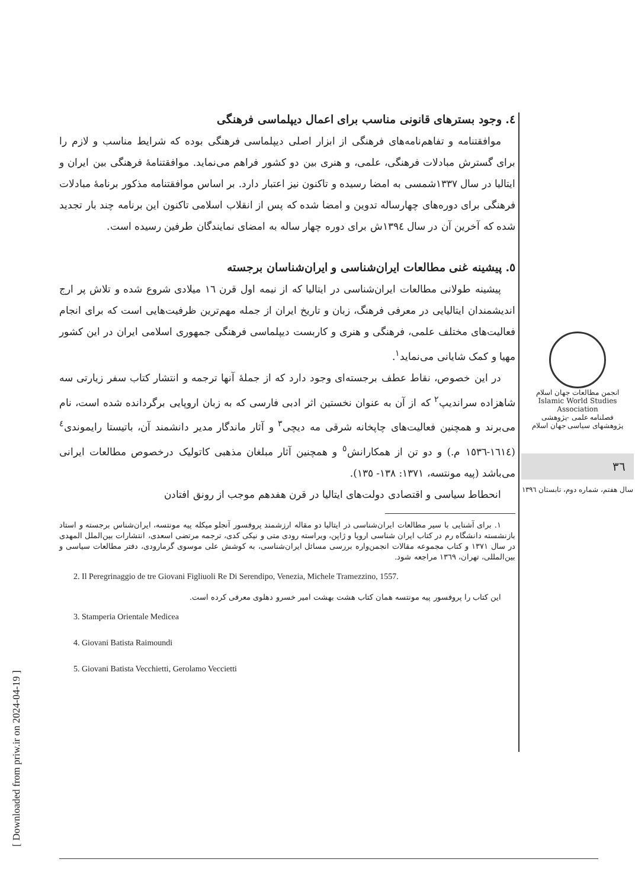[ Downloaded from priw.ir on 2024-04-19 ]
٤. وجود بسترهای قانونی مناسب برای اعمال دیپلماسی فرهنگی
موافقتنامه و تفاهم‌نامه‌های فرهنگی از ابزار اصلی دیپلماسی فرهنگی بوده که شرایط مناسب و لازم را برای گسترش مبادلات فرهنگی، علمی، و هنری بین دو کشور فراهم می‌نماید. موافقتنامهٔ فرهنگی بین ایران و ایتالیا در سال ۱۳۳۷شمسی به امضا رسیده و تاکنون نیز اعتبار دارد. بر اساس موافقتنامه مذکور برنامهٔ مبادلات فرهنگی برای دوره‌های چهارساله تدوین و امضا شده که پس از انقلاب اسلامی تاکنون این برنامه چند بار تجدید شده که آخرین آن در سال ۱۳۹٤ش برای دوره چهار ساله به امضای نمایندگان طرفین رسیده است.
٥. پیشینه غنی مطالعات ایران‌شناسی و ایران‌شناسان برجسته
پیشینه طولانی مطالعات ایران‌شناسی در ایتالیا که از نیمه اول قرن ۱٦ میلادی شروع شده و تلاش پر ارج اندیشمندان ایتالیایی در معرفی فرهنگ، زبان و تاریخ ایران از جمله مهم‌ترین ظرفیت‌هایی است که برای انجام فعالیت‌های مختلف علمی، فرهنگی و هنری و کاربست دیپلماسی فرهنگی جمهوری اسلامی ایران در این کشور مهیا و کمک شایانی می‌نماید<sup>۱</sup>.
در این خصوص، نقاط عطف برجسته‌ای وجود دارد که از جملهٔ آنها ترجمه و انتشار کتاب سفر زیارتی سه شاهزاده سراندیپ<sup>۲</sup> که از آن به عنوان نخستین اثر ادبی فارسی که به زبان اروپایی برگردانده شده است، نام می‌برند و همچنین فعالیت‌های چاپخانه شرقی مه دیچی<sup>۳</sup> و آثار ماندگار مدیر دانشمند آن، باتیستا رایموندی<sup>٤</sup> (۱٦۱٤-۱٥۳٦ م.) و دو تن از همکارانش<sup>٥</sup> و همچنین آثار مبلغان مذهبی کاتولیک درخصوص مطالعات ایرانی می‌باشد (پیه مونتسه، ۱۳۷۱: ۱۳۸- ۱۳٥).
انحطاط سیاسی و اقتصادی دولت‌های ایتالیا در قرن هفدهم موجب از رونق افتادن
۱. برای آشنایی با سیر مطالعات ایران‌شناسی در ایتالیا دو مقاله ارزشمند پروفسور آنجلو میکله پیه مونتسه، ایران‌شناس برجسته و استاد بازنشسته دانشگاه رم در کتاب ایران شناسی اروپا و ژاپن، ویراسته رودی متی و نیکی کدی، ترجمه مرتضی اسعدی، انتشارات بین‌الملل المهدی در سال ۱۳۷۱ و کتاب مجموعه مقالات انجمن‌واره بررسی مسائل ایران‌شناسی، به کوشش علی موسوی گرمارودی، دفتر مطالعات سیاسی و بین‌المللی، تهران، ۱۳٦۹ مراجعه شود.
2. Il Peregrinaggio de tre Giovani Figliuoli Re Di Serendipo, Venezia, Michele Tramezzino, 1557.
این کتاب را پروفسور پیه مونتسه همان کتاب هشت بهشت امیر خسرو دهلوی معرفی کرده است.
3. Stamperia Orientale Medicea
4. Giovani Batista Raimoundi
5. Giovani Batista Vecchietti, Gerolamo Veccietti
انجمن مطالعات جهان اسلام
Islamic World Studies Association
فصلنامه علمی -پژوهشی
پژوهشهای سیاسی جهان اسلام
۳٦
سال هفتم، شماره دوم، تابستان ۱۳۹٦